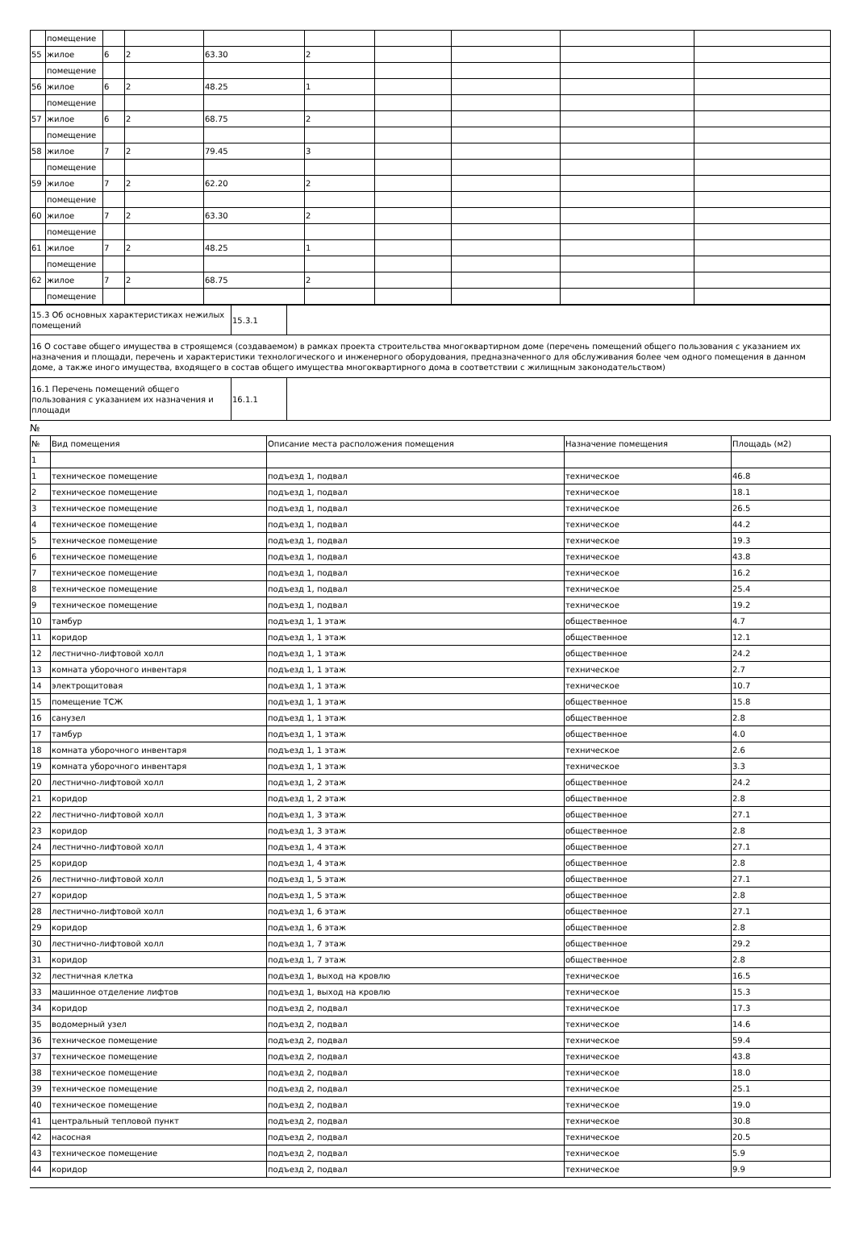| | помещение | | | | | | | | |
| 55 | жилое | 6 | 2 | 63.30 | 2 | | | | |
| | помещение | | | | | | | | |
| 56 | жилое | 6 | 2 | 48.25 | 1 | | | | |
| | помещение | | | | | | | | |
| 57 | жилое | 6 | 2 | 68.75 | 2 | | | | |
| | помещение | | | | | | | | |
| 58 | жилое | 7 | 2 | 79.45 | 3 | | | | |
| | помещение | | | | | | | | |
| 59 | жилое | 7 | 2 | 62.20 | 2 | | | | |
| | помещение | | | | | | | | |
| 60 | жилое | 7 | 2 | 63.30 | 2 | | | | |
| | помещение | | | | | | | | |
| 61 | жилое | 7 | 2 | 48.25 | 1 | | | | |
| | помещение | | | | | | | | |
| 62 | жилое | 7 | 2 | 68.75 | 2 | | | | |
| | помещение | | | | | | | | |
| 15.3 Об основных характеристиках нежилых помещений | 15.3.1 | |
| 16 О составе общего имущества в строящемся (создаваемом) в рамках проекта строительства многоквартирном доме (перечень помещений общего пользования с указанием их назначения и площади, перечень и характеристики технологического и инженерного оборудования, предназначенного для обслуживания более чем одного помещения в данном доме, а также иного имущества, входящего в состав общего имущества многоквартирного дома в соответствии с жилищным законодательством) | | |
| 16.1 Перечень помещений общего пользования с указанием их назначения и площади | 16.1.1 | |
№
| № | Вид помещения | Описание места расположения помещения | Назначение помещения | Площадь (м2) |
| --- | --- | --- | --- | --- |
| 1 | | | | |
| 1 | техническое помещение | подъезд 1, подвал | техническое | 46.8 |
| 2 | техническое помещение | подъезд 1, подвал | техническое | 18.1 |
| 3 | техническое помещение | подъезд 1, подвал | техническое | 26.5 |
| 4 | техническое помещение | подъезд 1, подвал | техническое | 44.2 |
| 5 | техническое помещение | подъезд 1, подвал | техническое | 19.3 |
| 6 | техническое помещение | подъезд 1, подвал | техническое | 43.8 |
| 7 | техническое помещение | подъезд 1, подвал | техническое | 16.2 |
| 8 | техническое помещение | подъезд 1, подвал | техническое | 25.4 |
| 9 | техническое помещение | подъезд 1, подвал | техническое | 19.2 |
| 10 | тамбур | подъезд 1, 1 этаж | общественное | 4.7 |
| 11 | коридор | подъезд 1, 1 этаж | общественное | 12.1 |
| 12 | лестнично-лифтовой холл | подъезд 1, 1 этаж | общественное | 24.2 |
| 13 | комната уборочного инвентаря | подъезд 1, 1 этаж | техническое | 2.7 |
| 14 | электрощитовая | подъезд 1, 1 этаж | техническое | 10.7 |
| 15 | помещение ТСЖ | подъезд 1, 1 этаж | общественное | 15.8 |
| 16 | санузел | подъезд 1, 1 этаж | общественное | 2.8 |
| 17 | тамбур | подъезд 1, 1 этаж | общественное | 4.0 |
| 18 | комната уборочного инвентаря | подъезд 1, 1 этаж | техническое | 2.6 |
| 19 | комната уборочного инвентаря | подъезд 1, 1 этаж | техническое | 3.3 |
| 20 | лестнично-лифтовой холл | подъезд 1, 2 этаж | общественное | 24.2 |
| 21 | коридор | подъезд 1, 2 этаж | общественное | 2.8 |
| 22 | лестнично-лифтовой холл | подъезд 1, 3 этаж | общественное | 27.1 |
| 23 | коридор | подъезд 1, 3 этаж | общественное | 2.8 |
| 24 | лестнично-лифтовой холл | подъезд 1, 4 этаж | общественное | 27.1 |
| 25 | коридор | подъезд 1, 4 этаж | общественное | 2.8 |
| 26 | лестнично-лифтовой холл | подъезд 1, 5 этаж | общественное | 27.1 |
| 27 | коридор | подъезд 1, 5 этаж | общественное | 2.8 |
| 28 | лестнично-лифтовой холл | подъезд 1, 6 этаж | общественное | 27.1 |
| 29 | коридор | подъезд 1, 6 этаж | общественное | 2.8 |
| 30 | лестнично-лифтовой холл | подъезд 1, 7 этаж | общественное | 29.2 |
| 31 | коридор | подъезд 1, 7 этаж | общественное | 2.8 |
| 32 | лестничная клетка | подъезд 1, выход на кровлю | техническое | 16.5 |
| 33 | машинное отделение лифтов | подъезд 1, выход на кровлю | техническое | 15.3 |
| 34 | коридор | подъезд 2, подвал | техническое | 17.3 |
| 35 | водомерный узел | подъезд 2, подвал | техническое | 14.6 |
| 36 | техническое помещение | подъезд 2, подвал | техническое | 59.4 |
| 37 | техническое помещение | подъезд 2, подвал | техническое | 43.8 |
| 38 | техническое помещение | подъезд 2, подвал | техническое | 18.0 |
| 39 | техническое помещение | подъезд 2, подвал | техническое | 25.1 |
| 40 | техническое помещение | подъезд 2, подвал | техническое | 19.0 |
| 41 | центральный тепловой пункт | подъезд 2, подвал | техническое | 30.8 |
| 42 | насосная | подъезд 2, подвал | техническое | 20.5 |
| 43 | техническое помещение | подъезд 2, подвал | техническое | 5.9 |
| 44 | коридор | подъезд 2, подвал | техническое | 9.9 |